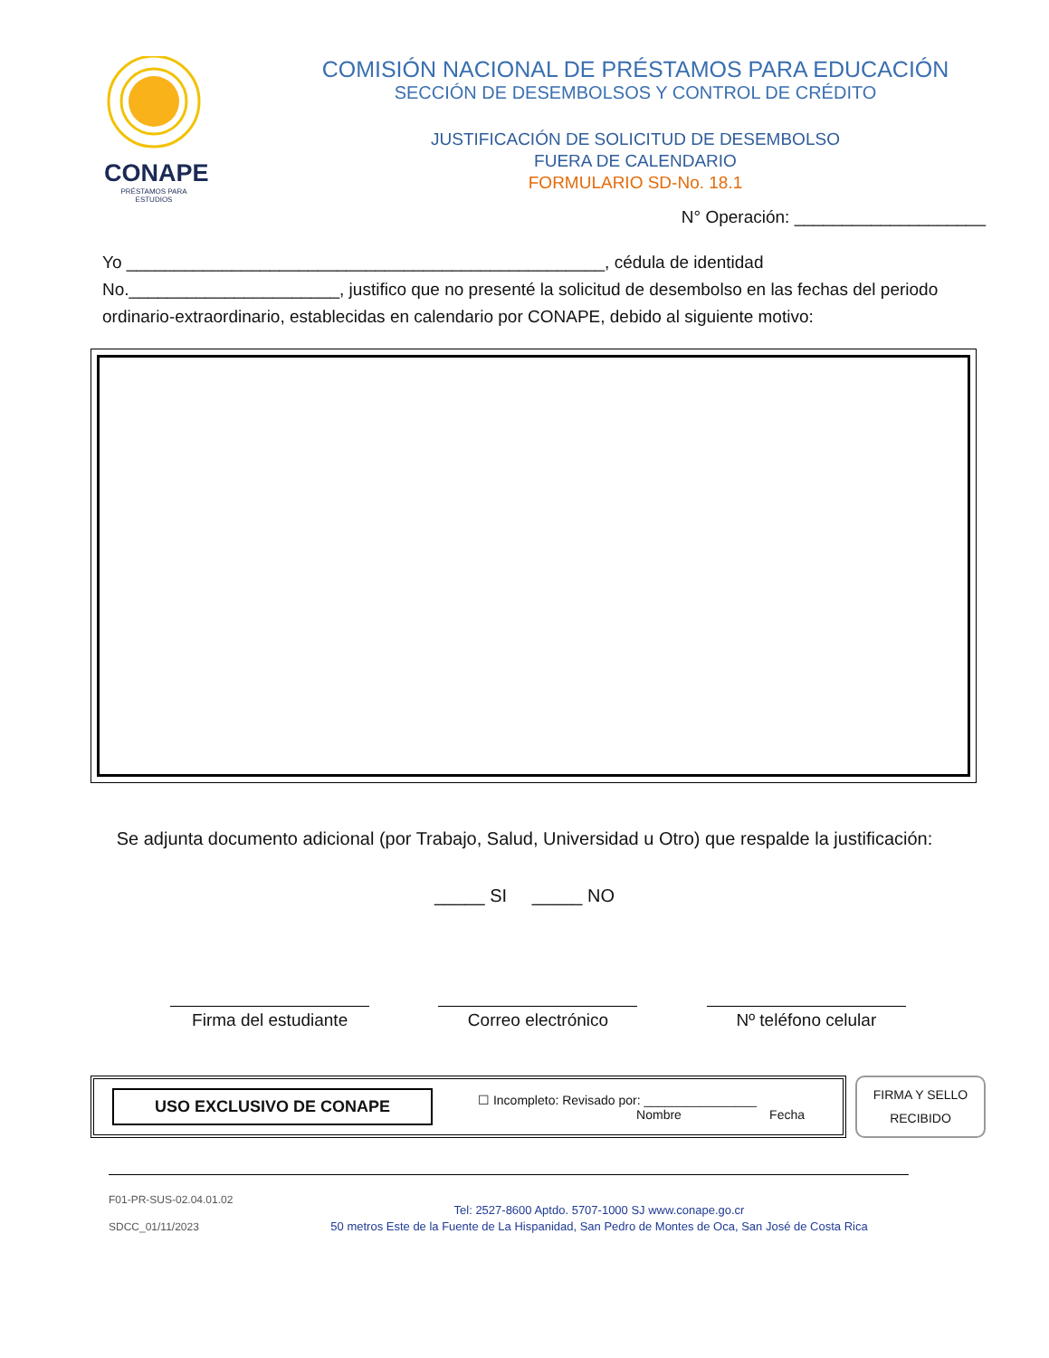CONAPE
PRÉSTAMOS PARA ESTUDIOS
COMISIÓN NACIONAL DE PRÉSTAMOS PARA EDUCACIÓN
SECCIÓN DE DESEMBOLSOS Y CONTROL DE CRÉDITO
JUSTIFICACIÓN DE SOLICITUD DE DESEMBOLSO
FUERA DE CALENDARIO
FORMULARIO SD-No. 18.1
N° Operación: ____________________
Yo __________________________________________________, cédula de identidad No.______________________, justifico que no presenté la solicitud de desembolso en las fechas del periodo ordinario-extraordinario, establecidas en calendario por CONAPE, debido al siguiente motivo:
Se adjunta documento adicional (por Trabajo, Salud, Universidad u Otro) que respalde la justificación:
_____ SI _____ NO
Firma del estudiante
Correo electrónico Nº teléfono celular
USO EXCLUSIVO DE CONAPE ☐ Incompleto: Revisado por: ________________
Nombre Fecha
FIRMA Y SELLO
RECIBIDO
F01-PR-SUS-02.04.01.02
SDCC_01/11/2023
Tel: 2527-8600 Aptdo. 5707-1000 SJ www.conape.go.cr
50 metros Este de la Fuente de La Hispanidad, San Pedro de Montes de Oca, San José de Costa Rica